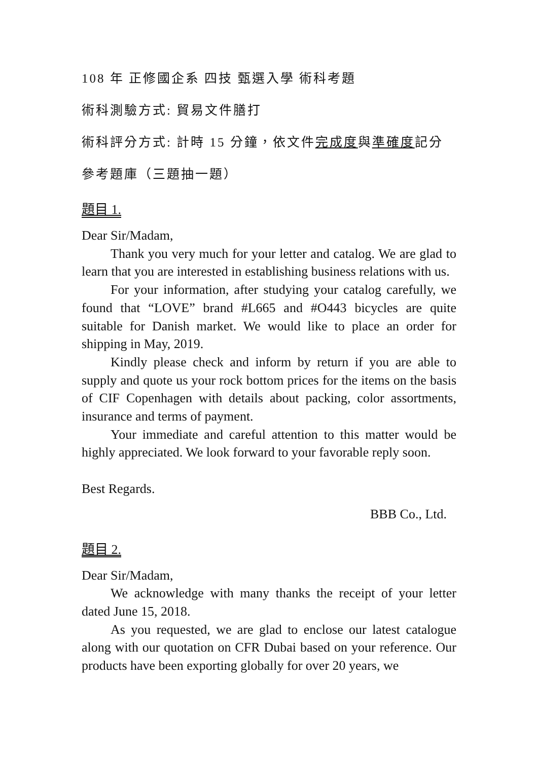108 年 正修國企系 四技 甄選入學 術科考題
術科測驗方式: 貿易文件膳打
術科評分方式: 計時 15 分鐘，依文件完成度與準確度記分
參考題庫（三題抽一題）
題目 1.
Dear Sir/Madam,
Thank you very much for your letter and catalog. We are glad to learn that you are interested in establishing business relations with us.
For your information, after studying your catalog carefully, we found that “LOVE” brand #L665 and #O443 bicycles are quite suitable for Danish market. We would like to place an order for shipping in May, 2019.
Kindly please check and inform by return if you are able to supply and quote us your rock bottom prices for the items on the basis of CIF Copenhagen with details about packing, color assortments, insurance and terms of payment.
Your immediate and careful attention to this matter would be highly appreciated. We look forward to your favorable reply soon.
Best Regards.
BBB Co., Ltd.
題目 2.
Dear Sir/Madam,
We acknowledge with many thanks the receipt of your letter dated June 15, 2018.
As you requested, we are glad to enclose our latest catalogue along with our quotation on CFR Dubai based on your reference. Our products have been exporting globally for over 20 years, we